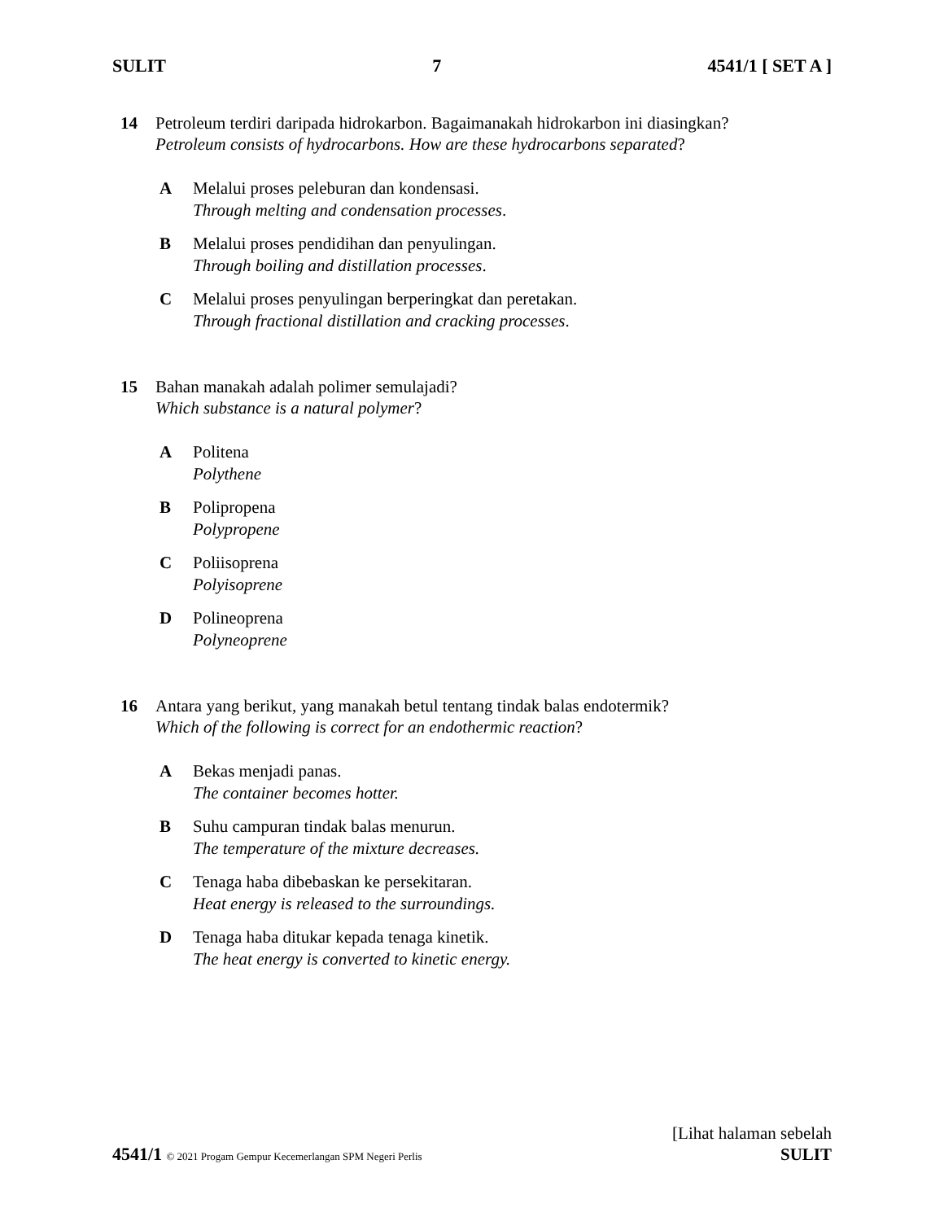SULIT 7 4541/1 [ SET A ]
14 Petroleum terdiri daripada hidrokarbon. Bagaimanakah hidrokarbon ini diasingkan?
Petroleum consists of hydrocarbons. How are these hydrocarbons separated?
A Melalui proses peleburan dan kondensasi.
Through melting and condensation processes.
B Melalui proses pendidihan dan penyulingan.
Through boiling and distillation processes.
C Melalui proses penyulingan berperingkat dan peretakan.
Through fractional distillation and cracking processes.
15 Bahan manakah adalah polimer semulajadi?
Which substance is a natural polymer?
A Politena
Polythene
B Polipropena
Polypropene
C Poliisoprena
Polyisoprene
D Polineoprena
Polyneoprene
16 Antara yang berikut, yang manakah betul tentang tindak balas endotermik?
Which of the following is correct for an endothermic reaction?
A Bekas menjadi panas.
The container becomes hotter.
B Suhu campuran tindak balas menurun.
The temperature of the mixture decreases.
C Tenaga haba dibebaskan ke persekitaran.
Heat energy is released to the surroundings.
D Tenaga haba ditukar kepada tenaga kinetik.
The heat energy is converted to kinetic energy.
[Lihat halaman sebelah
4541/1 © 2021 Progam Gempur Kecemerlangan SPM Negeri Perlis SULIT